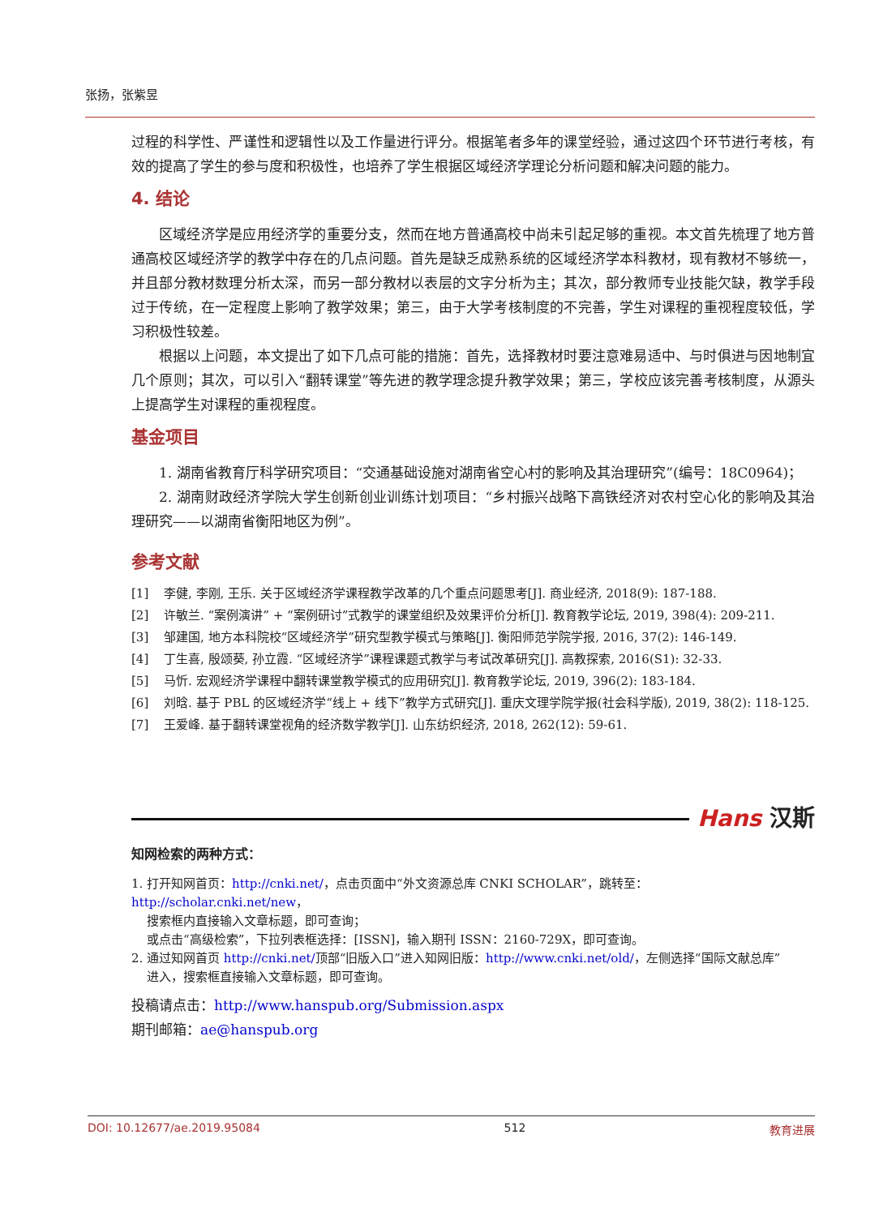张扬，张紫昱
过程的科学性、严谨性和逻辑性以及工作量进行评分。根据笔者多年的课堂经验，通过这四个环节进行考核，有效的提高了学生的参与度和积极性，也培养了学生根据区域经济学理论分析问题和解决问题的能力。
4. 结论
区域经济学是应用经济学的重要分支，然而在地方普通高校中尚未引起足够的重视。本文首先梳理了地方普通高校区域经济学的教学中存在的几点问题。首先是缺乏成熟系统的区域经济学本科教材，现有教材不够统一，并且部分教材数理分析太深，而另一部分教材以表层的文字分析为主；其次，部分教师专业技能欠缺，教学手段过于传统，在一定程度上影响了教学效果；第三，由于大学考核制度的不完善，学生对课程的重视程度较低，学习积极性较差。
根据以上问题，本文提出了如下几点可能的措施：首先，选择教材时要注意难易适中、与时俱进与因地制宜几个原则；其次，可以引入“翻转课堂”等先进的教学理念提升教学效果；第三，学校应该完善考核制度，从源头上提高学生对课程的重视程度。
基金项目
1. 湖南省教育厅科学研究项目：“交通基础设施对湖南省空心村的影响及其治理研究”(编号：18C0964)；
2. 湖南财政经济学院大学生创新创业训练计划项目：“乡村振兴战略下高铁经济对农村空心化的影响及其治理研究——以湖南省衡阳地区为例”。
参考文献
[1] 李健, 李刚, 王乐. 关于区域经济学课程教学改革的几个重点问题思考[J]. 商业经济, 2018(9): 187-188.
[2] 许敏兰. “案例演讲” + “案例研讨”式教学的课堂组织及效果评价分析[J]. 教育教学论坛, 2019, 398(4): 209-211.
[3] 邹建国, 地方本科院校“区域经济学”研究型教学模式与策略[J]. 衡阳师范学院学报, 2016, 37(2): 146-149.
[4] 丁生喜, 殷颂葵, 孙立霞. “区域经济学”课程课题式教学与考试改革研究[J]. 高教探索, 2016(S1): 32-33.
[5] 马忻. 宏观经济学课程中翻转课堂教学模式的应用研究[J]. 教育教学论坛, 2019, 396(2): 183-184.
[6] 刘晗. 基于 PBL 的区域经济学“线上 + 线下”教学方式研究[J]. 重庆文理学院学报(社会科学版), 2019, 38(2): 118-125.
[7] 王爱峰. 基于翻转课堂视角的经济数学教学[J]. 山东纺织经济, 2018, 262(12): 59-61.
Hans 汉斯
知网检索的两种方式：
1. 打开知网首页：http://cnki.net/，点击页面中“外文资源总库 CNKI SCHOLAR”，跳转至：http://scholar.cnki.net/new，
搜索框内直接输入文章标题，即可查询；
或点击“高级检索”，下拉列表框选择：[ISSN]，输入期刊 ISSN：2160-729X，即可查询。
2. 通过知网首页 http://cnki.net/顶部“旧版入口”进入知网旧版：http://www.cnki.net/old/，左侧选择“国际文献总库”
进入，搜索框直接输入文章标题，即可查询。
投稿请点击：http://www.hanspub.org/Submission.aspx
期刊邮箱：ae@hanspub.org
DOI: 10.12677/ae.2019.95084 512 教育进展